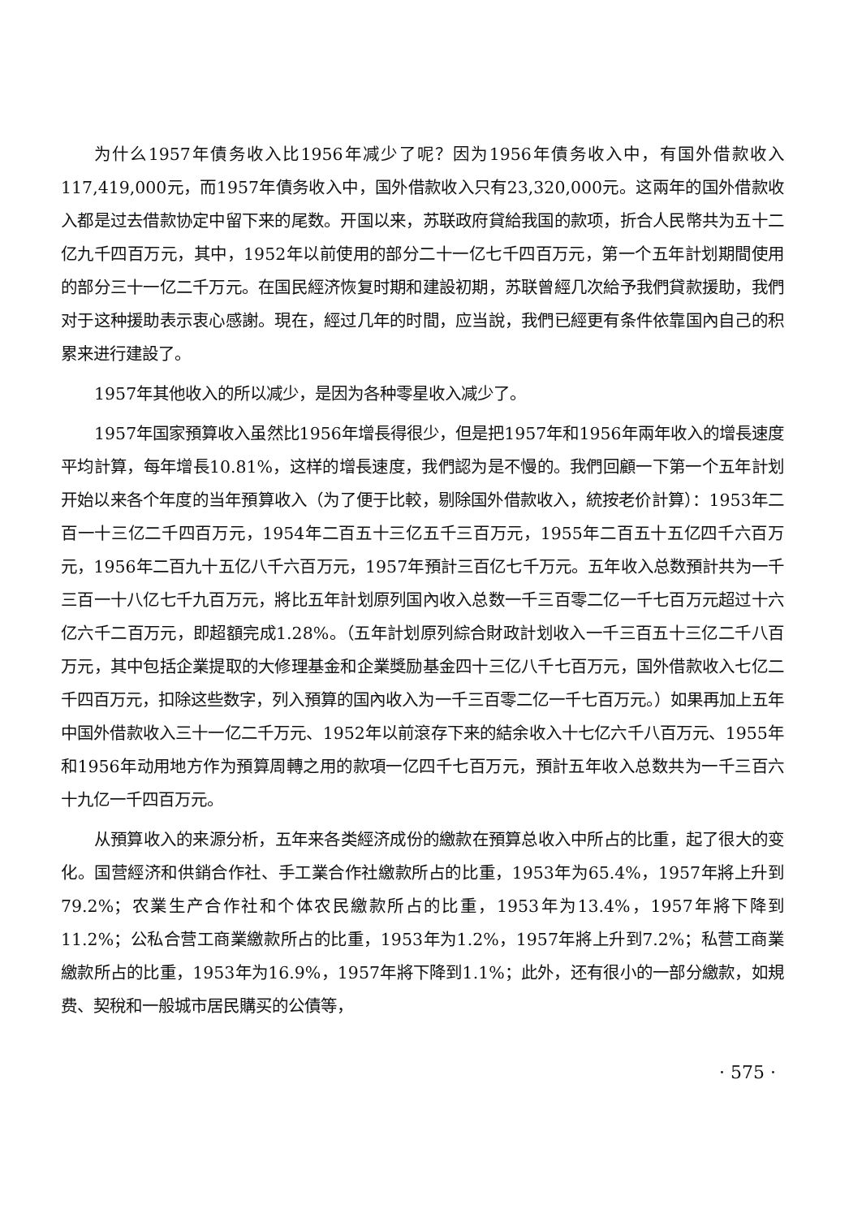为什么1957年債务收入比1956年减少了呢？因为1956年債务收入中，有国外借款收入117,419,000元，而1957年債务收入中，国外借款收入只有23,320,000元。这兩年的国外借款收入都是过去借款协定中留下来的尾数。开国以来，苏联政府貸給我国的款项，折合人民幣共为五十二亿九千四百万元，其中，1952年以前使用的部分二十一亿七千四百万元，第一个五年計划期間使用的部分三十一亿二千万元。在国民經济恢复时期和建設初期，苏联曾經几次給予我們貸款援助，我們对于这种援助表示衷心感謝。現在，經过几年的时間，应当說，我們已經更有条件依靠国內自己的积累来进行建設了。
1957年其他收入的所以减少，是因为各种零星收入减少了。
1957年国家預算收入虽然比1956年增長得很少，但是把1957年和1956年兩年收入的增長速度平均計算，每年增長10.81%，这样的增長速度，我們認为是不慢的。我們回顧一下第一个五年計划开始以来各个年度的当年預算收入（为了便于比較，剔除国外借款收入，統按老价計算）：1953年二百一十三亿二千四百万元，1954年二百五十三亿五千三百万元，1955年二百五十五亿四千六百万元，1956年二百九十五亿八千六百万元，1957年預計三百亿七千万元。五年收入总数預計共为一千三百一十八亿七千九百万元，將比五年計划原列国內收入总数一千三百零二亿一千七百万元超过十六亿六千二百万元，即超額完成1.28%。（五年計划原列綜合財政計划收入一千三百五十三亿二千八百万元，其中包括企業提取的大修理基金和企業獎励基金四十三亿八千七百万元，国外借款收入七亿二千四百万元，扣除这些数字，列入預算的国內收入为一千三百零二亿一千七百万元。）如果再加上五年中国外借款收入三十一亿二千万元、1952年以前滾存下来的結余收入十七亿六千八百万元、1955年和1956年动用地方作为預算周轉之用的款項一亿四千七百万元，預計五年收入总数共为一千三百六十九亿一千四百万元。
从預算收入的来源分析，五年来各类經济成份的繳款在預算总收入中所占的比重，起了很大的变化。国营經济和供銷合作社、手工業合作社繳款所占的比重，1953年为65.4%，1957年將上升到79.2%；农業生产合作社和个体农民繳款所占的比重，1953年为13.4%，1957年將下降到11.2%；公私合营工商業繳款所占的比重，1953年为1.2%，1957年將上升到7.2%；私营工商業繳款所占的比重，1953年为16.9%，1957年將下降到1.1%；此外，还有很小的一部分繳款，如規费、契稅和一般城市居民購买的公債等，
· 575 ·